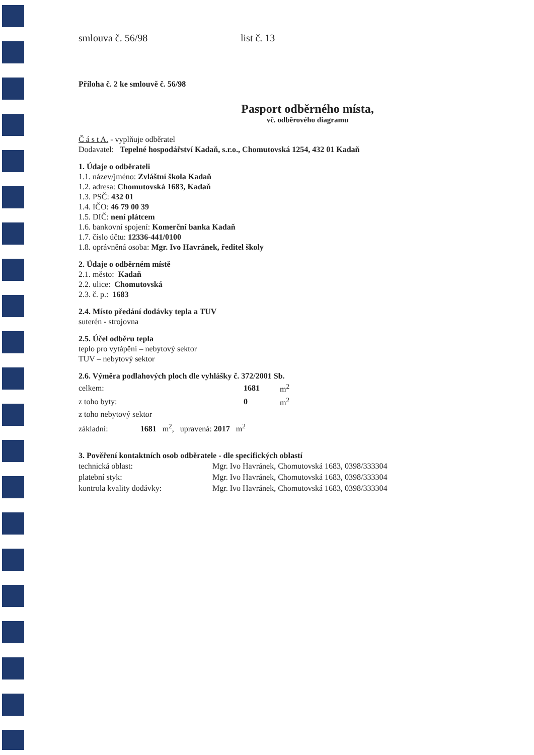smlouva č. 56/98 list č. 13
Příloha č. 2 ke smlouvě č. 56/98
Pasport odběrného místa,
vč. odběrového diagramu
Č á s t A. - vyplňuje odběratel
Dodavatel: Tepelné hospodářství Kadaň, s.r.o., Chomutovská 1254, 432 01 Kadaň
1. Údaje o odběrateli
1.1. název/jméno: Zvláštní škola Kadaň
1.2. adresa: Chomutovská 1683, Kadaň
1.3. PSČ: 432 01
1.4. IČO: 46 79 00 39
1.5. DIČ: není plátcem
1.6. bankovní spojení: Komerční banka Kadaň
1.7. číslo účtu: 12336-441/0100
1.8. oprávněná osoba: Mgr. Ivo Havránek, ředitel školy
2. Údaje o odběrném místě
2.1. město: Kadaň
2.2. ulice: Chomutovská
2.3. č. p.: 1683
2.4. Místo předání dodávky tepla a TUV
suterén - strojovna
2.5. Účel odběru tepla
teplo pro vytápění – nebytový sektor
TUV – nebytový sektor
2.6. Výměra podlahových ploch dle vyhlášky č. 372/2001 Sb.
| celkem: | 1681 | m<sup>2</sup> |
| z toho byty: | 0 | m<sup>2</sup> |
| z toho nebytový sektor | | |
základní: 1681 m<sup>2</sup>, upravená: 2017 m<sup>2</sup>
3. Pověření kontaktních osob odběratele - dle specifických oblastí
| technická oblast: | Mgr. Ivo Havránek, Chomutovská 1683, 0398/333304 |
| platební styk: | Mgr. Ivo Havránek, Chomutovská 1683, 0398/333304 |
| kontrola kvality dodávky: | Mgr. Ivo Havránek, Chomutovská 1683, 0398/333304 |